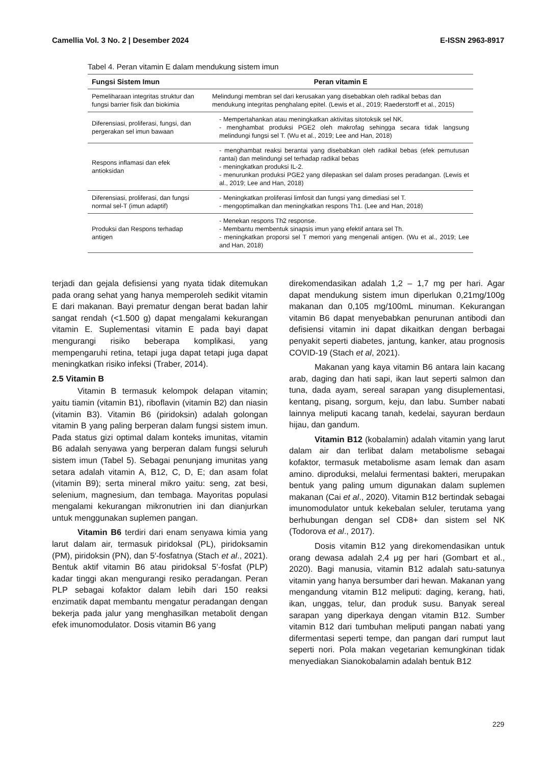Camellia Vol. 3 No. 2 | Desember 2024 E-ISSN 2963-8917
Tabel 4. Peran vitamin E dalam mendukung sistem imun
| Fungsi Sistem Imun | Peran vitamin E |
| --- | --- |
| Pemeliharaan integritas struktur dan fungsi barrier fisik dan biokimia | Melindungi membran sel dari kerusakan yang disebabkan oleh radikal bebas dan mendukung integritas penghalang epitel. (Lewis et al., 2019; Raederstorff et al., 2015) |
| Diferensiasi, proliferasi, fungsi, dan pergerakan sel imun bawaan | - Mempertahankan atau meningkatkan aktivitas sitotoksik sel NK. - menghambat produksi PGE2 oleh makrofag sehingga secara tidak langsung melindungi fungsi sel T. (Wu et al., 2019; Lee and Han, 2018) |
| Respons inflamasi dan efek antioksidan | - menghambat reaksi berantai yang disebabkan oleh radikal bebas (efek pemutusan rantai) dan melindungi sel terhadap radikal bebas - meningkatkan produksi IL-2. - menurunkan produksi PGE2 yang dilepaskan sel dalam proses peradangan. (Lewis et al., 2019; Lee and Han, 2018) |
| Diferensiasi, proliferasi, dan fungsi normal sel-T (imun adaptif) | - Meningkatkan proliferasi limfosit dan fungsi yang dimediasi sel T. - mengoptimalkan dan meningkatkan respons Th1. (Lee and Han, 2018) |
| Produksi dan Respons terhadap antigen | - Menekan respons Th2 response. - Membantu membentuk sinapsis imun yang efektif antara sel Th. - meningkatkan proporsi sel T memori yang mengenali antigen. (Wu et al., 2019; Lee and Han, 2018) |
terjadi dan gejala defisiensi yang nyata tidak ditemukan pada orang sehat yang hanya memperoleh sedikit vitamin E dari makanan. Bayi prematur dengan berat badan lahir sangat rendah (<1.500 g) dapat mengalami kekurangan vitamin E. Suplementasi vitamin E pada bayi dapat mengurangi risiko beberapa komplikasi, yang mempengaruhi retina, tetapi juga dapat tetapi juga dapat meningkatkan risiko infeksi (Traber, 2014).
2.5 Vitamin B
Vitamin B termasuk kelompok delapan vitamin; yaitu tiamin (vitamin B1), riboflavin (vitamin B2) dan niasin (vitamin B3). Vitamin B6 (piridoksin) adalah golongan vitamin B yang paling berperan dalam fungsi sistem imun. Pada status gizi optimal dalam konteks imunitas, vitamin B6 adalah senyawa yang berperan dalam fungsi seluruh sistem imun (Tabel 5). Sebagai penunjang imunitas yang setara adalah vitamin A, B12, C, D, E; dan asam folat (vitamin B9); serta mineral mikro yaitu: seng, zat besi, selenium, magnesium, dan tembaga. Mayoritas populasi mengalami kekurangan mikronutrien ini dan dianjurkan untuk menggunakan suplemen pangan.
Vitamin B6 terdiri dari enam senyawa kimia yang larut dalam air, termasuk piridoksal (PL), piridoksamin (PM), piridoksin (PN), dan 5′-fosfatnya (Stach et al., 2021). Bentuk aktif vitamin B6 atau piridoksal 5’-fosfat (PLP) kadar tinggi akan mengurangi resiko peradangan. Peran PLP sebagai kofaktor dalam lebih dari 150 reaksi enzimatik dapat membantu mengatur peradangan dengan bekerja pada jalur yang menghasilkan metabolit dengan efek imunomodulator. Dosis vitamin B6 yang
direkomendasikan adalah 1,2 – 1,7 mg per hari. Agar dapat mendukung sistem imun diperlukan 0,21mg/100g makanan dan 0,105 mg/100mL minuman. Kekurangan vitamin B6 dapat menyebabkan penurunan antibodi dan defisiensi vitamin ini dapat dikaitkan dengan berbagai penyakit seperti diabetes, jantung, kanker, atau prognosis COVID-19 (Stach et al, 2021).
Makanan yang kaya vitamin B6 antara lain kacang arab, daging dan hati sapi, ikan laut seperti salmon dan tuna, dada ayam, sereal sarapan yang disuplementasi, kentang, pisang, sorgum, keju, dan labu. Sumber nabati lainnya meliputi kacang tanah, kedelai, sayuran berdaun hijau, dan gandum.
Vitamin B12 (kobalamin) adalah vitamin yang larut dalam air dan terlibat dalam metabolisme sebagai kofaktor, termasuk metabolisme asam lemak dan asam amino. diproduksi, melalui fermentasi bakteri, merupakan bentuk yang paling umum digunakan dalam suplemen makanan (Cai et al., 2020). Vitamin B12 bertindak sebagai imunomodulator untuk kekebalan seluler, terutama yang berhubungan dengan sel CD8+ dan sistem sel NK (Todorova et al., 2017).
Dosis vitamin B12 yang direkomendasikan untuk orang dewasa adalah 2,4 μg per hari (Gombart et al., 2020). Bagi manusia, vitamin B12 adalah satu-satunya vitamin yang hanya bersumber dari hewan. Makanan yang mengandung vitamin B12 meliputi: daging, kerang, hati, ikan, unggas, telur, dan produk susu. Banyak sereal sarapan yang diperkaya dengan vitamin B12. Sumber vitamin B12 dari tumbuhan meliputi pangan nabati yang difermentasi seperti tempe, dan pangan dari rumput laut seperti nori. Pola makan vegetarian kemungkinan tidak menyediakan Sianokobalamin adalah bentuk B12
229